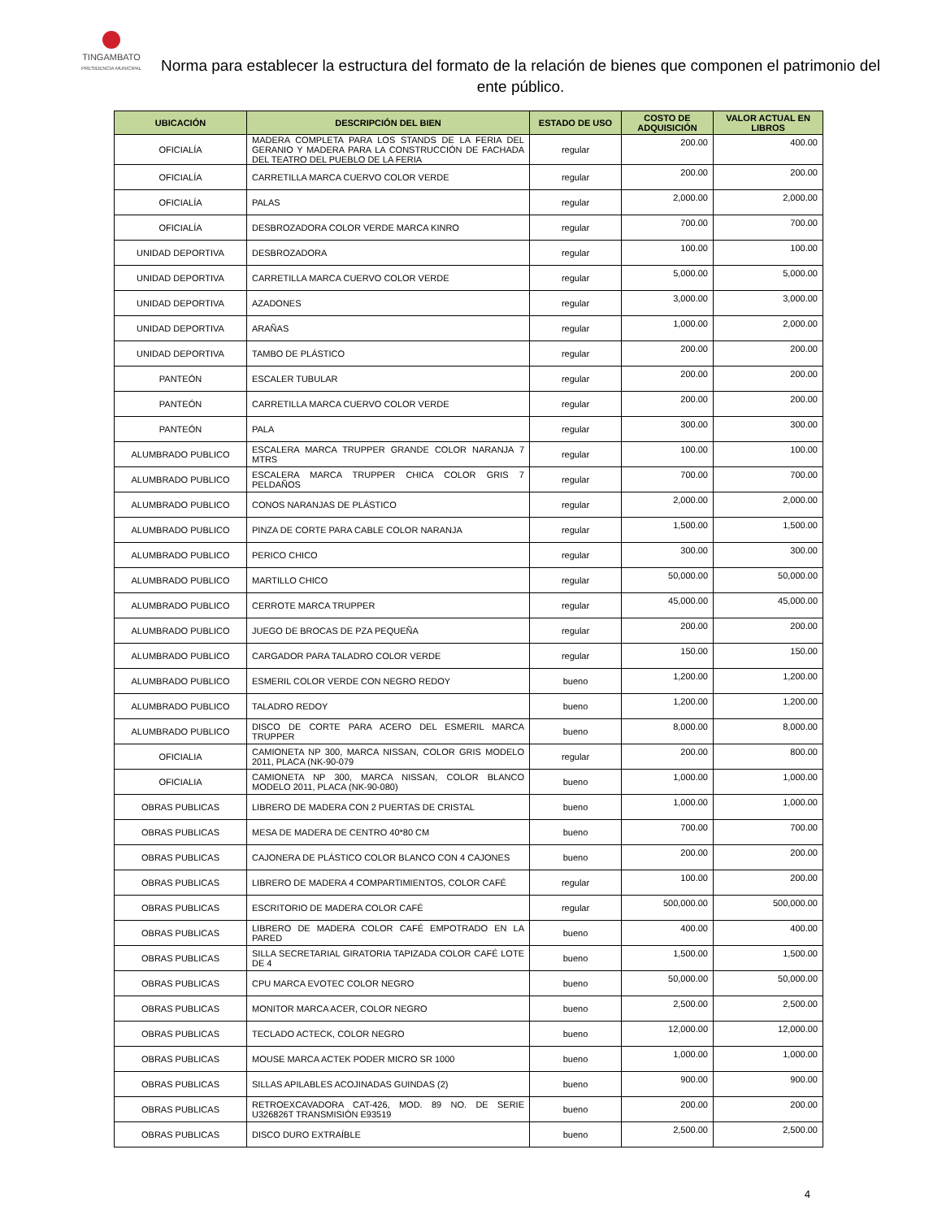TINGAMBATO
PRESIDENCIA MUNICIPAL
Norma para establecer la estructura del formato de la relación de bienes que componen el patrimonio del ente público.
| UBICACIÓN | DESCRIPCIÓN DEL BIEN | ESTADO DE USO | COSTO DE ADQUISICIÓN | VALOR ACTUAL EN LIBROS |
| --- | --- | --- | --- | --- |
| OFICIALÍA | MADERA COMPLETA PARA LOS STANDS DE LA FERIA DEL GERANIO Y MADERA PARA LA CONSTRUCCIÓN DE FACHADA DEL TEATRO DEL PUEBLO DE LA FERIA | regular | 200.00 | 400.00 |
| OFICIALÍA | CARRETILLA MARCA CUERVO COLOR VERDE | regular | 200.00 | 200.00 |
| OFICIALÍA | PALAS | regular | 2,000.00 | 2,000.00 |
| OFICIALÍA | DESBROZADORA COLOR VERDE MARCA KINRO | regular | 700.00 | 700.00 |
| UNIDAD DEPORTIVA | DESBROZADORA | regular | 100.00 | 100.00 |
| UNIDAD DEPORTIVA | CARRETILLA MARCA CUERVO COLOR VERDE | regular | 5,000.00 | 5,000.00 |
| UNIDAD DEPORTIVA | AZADONES | regular | 3,000.00 | 3,000.00 |
| UNIDAD DEPORTIVA | ARAÑAS | regular | 1,000.00 | 2,000.00 |
| UNIDAD DEPORTIVA | TAMBO DE PLÁSTICO | regular | 200.00 | 200.00 |
| PANTEÓN | ESCALER TUBULAR | regular | 200.00 | 200.00 |
| PANTEÓN | CARRETILLA MARCA CUERVO COLOR VERDE | regular | 200.00 | 200.00 |
| PANTEÓN | PALA | regular | 300.00 | 300.00 |
| ALUMBRADO PUBLICO | ESCALERA MARCA TRUPPER GRANDE COLOR NARANJA 7 MTRS | regular | 100.00 | 100.00 |
| ALUMBRADO PUBLICO | ESCALERA MARCA TRUPPER CHICA COLOR GRIS 7 PELDAÑOS | regular | 700.00 | 700.00 |
| ALUMBRADO PUBLICO | CONOS NARANJAS DE PLÁSTICO | regular | 2,000.00 | 2,000.00 |
| ALUMBRADO PUBLICO | PINZA DE CORTE PARA CABLE COLOR NARANJA | regular | 1,500.00 | 1,500.00 |
| ALUMBRADO PUBLICO | PERICO CHICO | regular | 300.00 | 300.00 |
| ALUMBRADO PUBLICO | MARTILLO CHICO | regular | 50,000.00 | 50,000.00 |
| ALUMBRADO PUBLICO | CERROTE MARCA TRUPPER | regular | 45,000.00 | 45,000.00 |
| ALUMBRADO PUBLICO | JUEGO DE BROCAS DE PZA PEQUEÑA | regular | 200.00 | 200.00 |
| ALUMBRADO PUBLICO | CARGADOR PARA TALADRO COLOR VERDE | regular | 150.00 | 150.00 |
| ALUMBRADO PUBLICO | ESMERIL COLOR VERDE CON NEGRO REDOY | bueno | 1,200.00 | 1,200.00 |
| ALUMBRADO PUBLICO | TALADRO REDOY | bueno | 1,200.00 | 1,200.00 |
| ALUMBRADO PUBLICO | DISCO DE CORTE PARA ACERO DEL ESMERIL MARCA TRUPPER | bueno | 8,000.00 | 8,000.00 |
| OFICIALIA | CAMIONETA NP 300, MARCA NISSAN, COLOR GRIS MODELO 2011, PLACA (NK-90-079 | regular | 200.00 | 800.00 |
| OFICIALIA | CAMIONETA NP 300, MARCA NISSAN, COLOR BLANCO MODELO 2011, PLACA (NK-90-080) | bueno | 1,000.00 | 1,000.00 |
| OBRAS PUBLICAS | LIBRERO DE MADERA CON 2 PUERTAS DE CRISTAL | bueno | 1,000.00 | 1,000.00 |
| OBRAS PUBLICAS | MESA DE MADERA DE CENTRO 40*80 CM | bueno | 700.00 | 700.00 |
| OBRAS PUBLICAS | CAJONERA DE PLÁSTICO COLOR BLANCO CON 4 CAJONES | bueno | 200.00 | 200.00 |
| OBRAS PUBLICAS | LIBRERO DE MADERA 4 COMPARTIMIENTOS, COLOR CAFÉ | regular | 100.00 | 200.00 |
| OBRAS PUBLICAS | ESCRITORIO DE MADERA COLOR CAFÉ | regular | 500,000.00 | 500,000.00 |
| OBRAS PUBLICAS | LIBRERO DE MADERA COLOR CAFÉ EMPOTRADO EN LA PARED | bueno | 400.00 | 400.00 |
| OBRAS PUBLICAS | SILLA SECRETARIAL GIRATORIA TAPIZADA COLOR CAFÉ LOTE DE 4 | bueno | 1,500.00 | 1,500.00 |
| OBRAS PUBLICAS | CPU MARCA EVOTEC COLOR NEGRO | bueno | 50,000.00 | 50,000.00 |
| OBRAS PUBLICAS | MONITOR MARCA ACER, COLOR NEGRO | bueno | 2,500.00 | 2,500.00 |
| OBRAS PUBLICAS | TECLADO ACTECK, COLOR NEGRO | bueno | 12,000.00 | 12,000.00 |
| OBRAS PUBLICAS | MOUSE MARCA ACTEK PODER MICRO SR 1000 | bueno | 1,000.00 | 1,000.00 |
| OBRAS PUBLICAS | SILLAS APILABLES ACOJINADAS GUINDAS (2) | bueno | 900.00 | 900.00 |
| OBRAS PUBLICAS | RETROEXCAVADORA CAT-426, MOD. 89 NO. DE SERIE U326826T TRANSMISIÓN E93519 | bueno | 200.00 | 200.00 |
| OBRAS PUBLICAS | DISCO DURO EXTRAÍBLE | bueno | 2,500.00 | 2,500.00 |
4